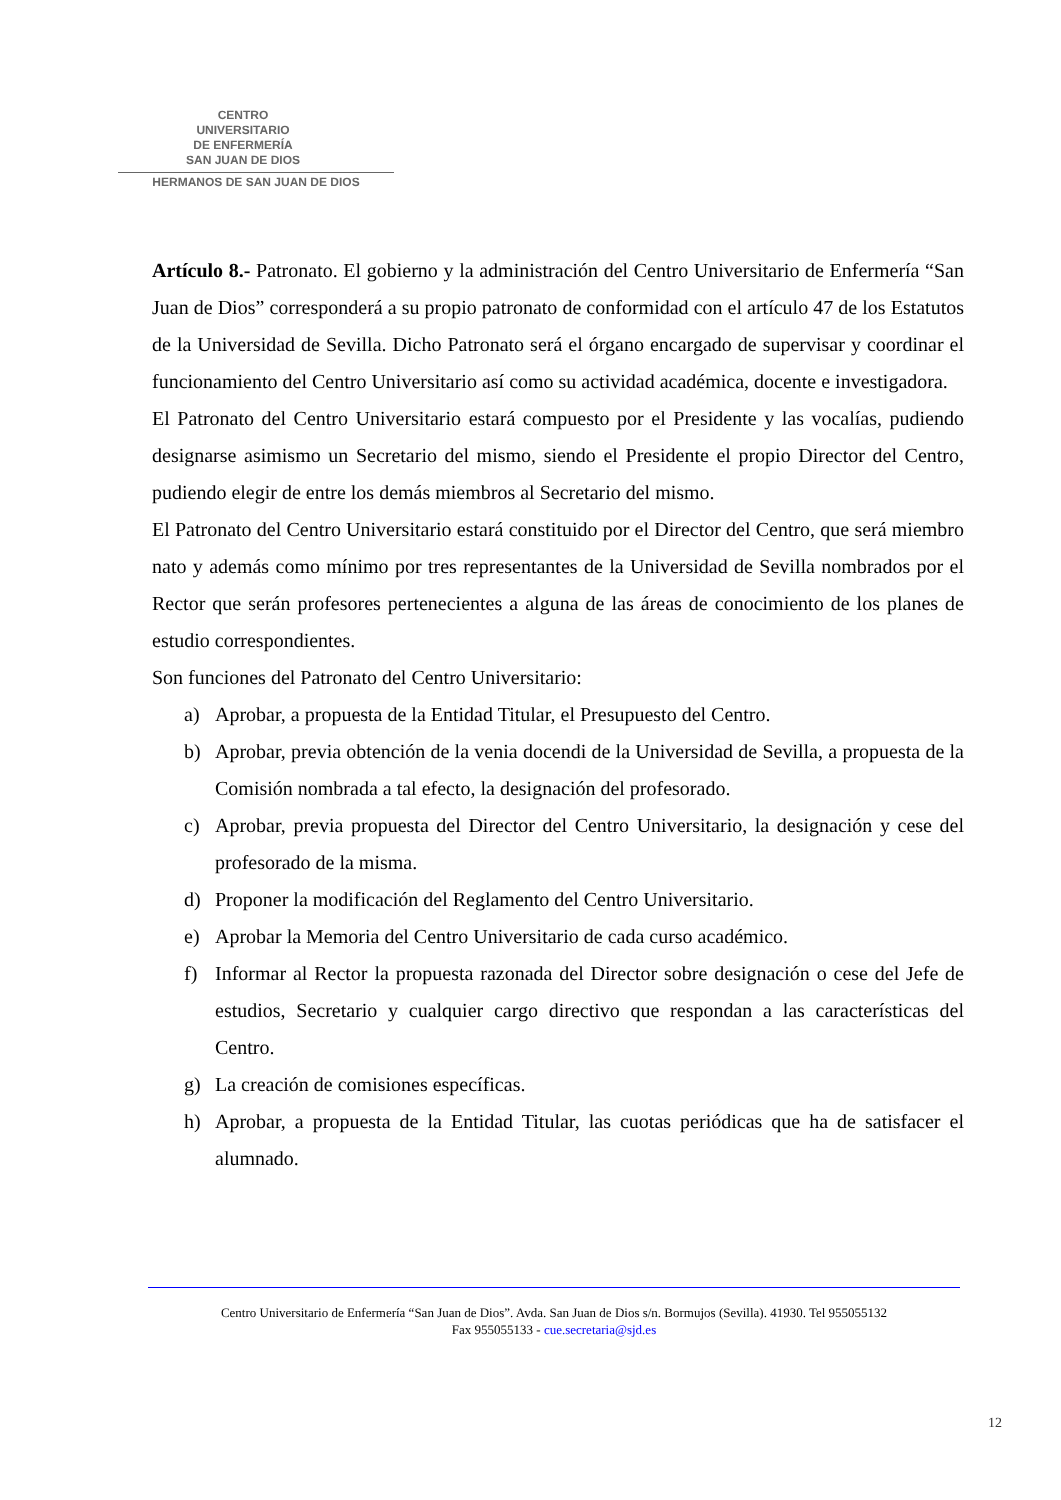CENTRO
UNIVERSITARIO
DE ENFERMERÍA
SAN JUAN DE DIOS
HERMANOS DE SAN JUAN DE DIOS
Artículo 8.- Patronato. El gobierno y la administración del Centro Universitario de Enfermería “San Juan de Dios” corresponderá a su propio patronato de conformidad con el artículo 47 de los Estatutos de la Universidad de Sevilla. Dicho Patronato será el órgano encargado de supervisar y coordinar el funcionamiento del Centro Universitario así como su actividad académica, docente e investigadora.
El Patronato del Centro Universitario estará compuesto por el Presidente y las vocalías, pudiendo designarse asimismo un Secretario del mismo, siendo el Presidente el propio Director del Centro, pudiendo elegir de entre los demás miembros al Secretario del mismo.
El Patronato del Centro Universitario estará constituido por el Director del Centro, que será miembro nato y además como mínimo por tres representantes de la Universidad de Sevilla nombrados por el Rector que serán profesores pertenecientes a alguna de las áreas de conocimiento de los planes de estudio correspondientes.
Son funciones del Patronato del Centro Universitario:
a) Aprobar, a propuesta de la Entidad Titular, el Presupuesto del Centro.
b) Aprobar, previa obtención de la venia docendi de la Universidad de Sevilla, a propuesta de la Comisión nombrada a tal efecto, la designación del profesorado.
c) Aprobar, previa propuesta del Director del Centro Universitario, la designación y cese del profesorado de la misma.
d) Proponer la modificación del Reglamento del Centro Universitario.
e) Aprobar la Memoria del Centro Universitario de cada curso académico.
f) Informar al Rector la propuesta razonada del Director sobre designación o cese del Jefe de estudios, Secretario y cualquier cargo directivo que respondan a las características del Centro.
g) La creación de comisiones específicas.
h) Aprobar, a propuesta de la Entidad Titular, las cuotas periódicas que ha de satisfacer el alumnado.
Centro Universitario de Enfermería “San Juan de Dios”. Avda. San Juan de Dios s/n. Bormujos (Sevilla). 41930. Tel 955055132
Fax 955055133 - cue.secretaria@sjd.es
12